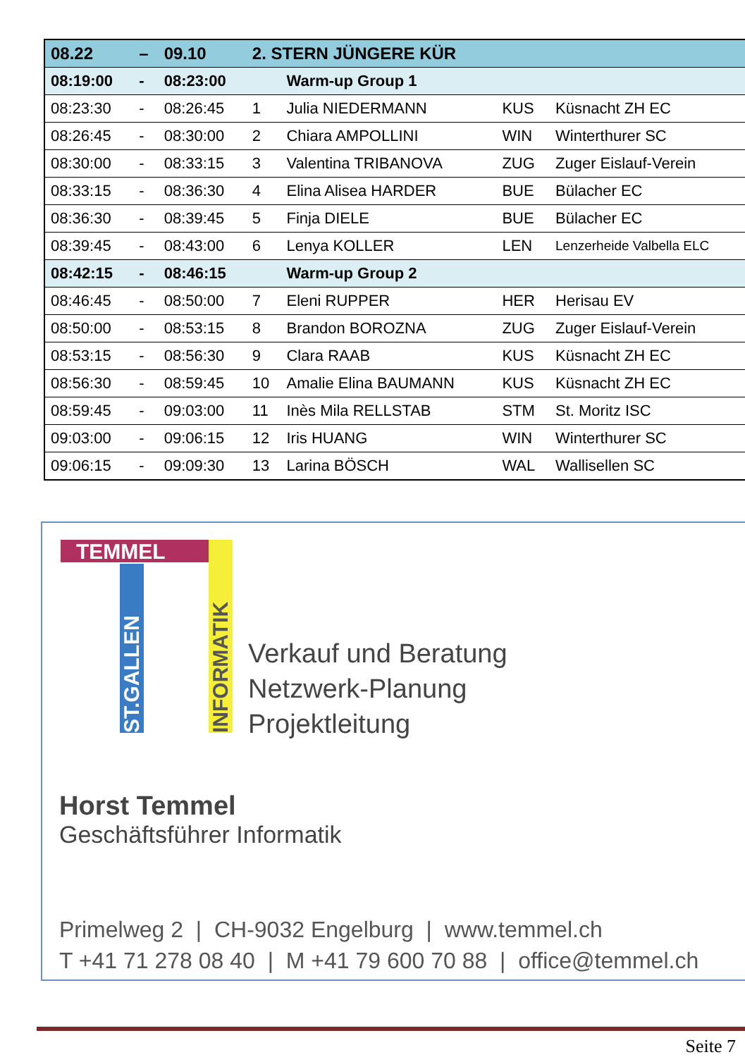| 08.22 | – | 09.10 | 2. STERN JÜNGERE KÜR | | | |
| 08:19:00 | - | 08:23:00 | | Warm-up Group 1 | | |
| 08:23:30 | - | 08:26:45 | 1 | Julia NIEDERMANN | KUS | Küsnacht ZH EC |
| 08:26:45 | - | 08:30:00 | 2 | Chiara AMPOLLINI | WIN | Winterthurer SC |
| 08:30:00 | - | 08:33:15 | 3 | Valentina TRIBANOVA | ZUG | Zuger Eislauf-Verein |
| 08:33:15 | - | 08:36:30 | 4 | Elina Alisea HARDER | BUE | Bülacher EC |
| 08:36:30 | - | 08:39:45 | 5 | Finja DIELE | BUE | Bülacher EC |
| 08:39:45 | - | 08:43:00 | 6 | Lenya KOLLER | LEN | Lenzerheide Valbella ELC |
| 08:42:15 | - | 08:46:15 | | Warm-up Group 2 | | |
| 08:46:45 | - | 08:50:00 | 7 | Eleni RUPPER | HER | Herisau EV |
| 08:50:00 | - | 08:53:15 | 8 | Brandon BOROZNA | ZUG | Zuger Eislauf-Verein |
| 08:53:15 | - | 08:56:30 | 9 | Clara RAAB | KUS | Küsnacht ZH EC |
| 08:56:30 | - | 08:59:45 | 10 | Amalie Elina BAUMANN | KUS | Küsnacht ZH EC |
| 08:59:45 | - | 09:03:00 | 11 | Inès Mila RELLSTAB | STM | St. Moritz ISC |
| 09:03:00 | - | 09:06:15 | 12 | Iris HUANG | WIN | Winterthurer SC |
| 09:06:15 | - | 09:09:30 | 13 | Larina BÖSCH | WAL | Wallisellen SC |
TEMMEL
ST.GALLEN
INFORMATIK
Verkauf und Beratung
Netzwerk-Planung
Projektleitung
Horst Temmel
Geschäftsführer Informatik
Primelweg 2 | CH-9032 Engelburg | www.temmel.ch
T +41 71 278 08 40 | M +41 79 600 70 88 | office@temmel.ch
Seite 7